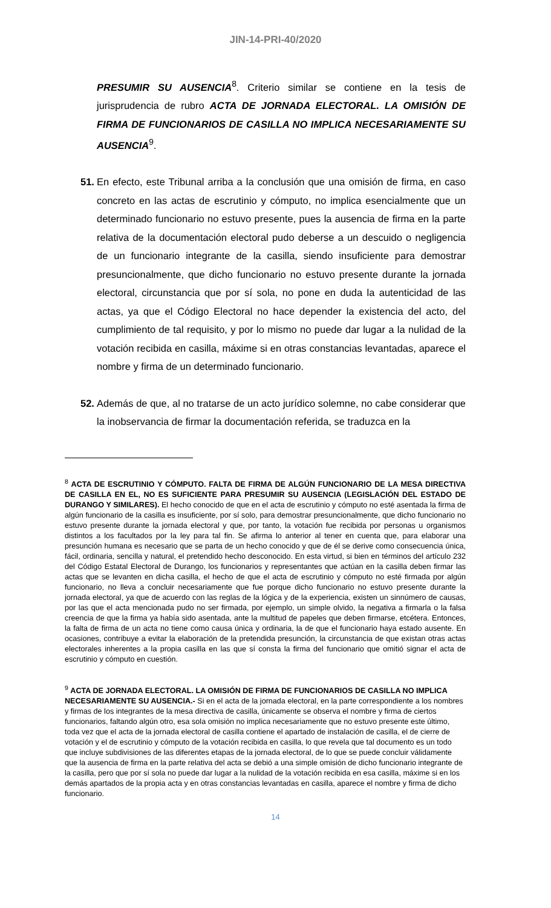JIN-14-PRI-40/2020
PRESUMIR SU AUSENCIA<sup>8</sup>. Criterio similar se contiene en la tesis de jurisprudencia de rubro ACTA DE JORNADA ELECTORAL. LA OMISIÓN DE FIRMA DE FUNCIONARIOS DE CASILLA NO IMPLICA NECESARIAMENTE SU AUSENCIA<sup>9</sup>.
51.
En efecto, este Tribunal arriba a la conclusión que una omisión de firma, en caso concreto en las actas de escrutinio y cómputo, no implica esencialmente que un determinado funcionario no estuvo presente, pues la ausencia de firma en la parte relativa de la documentación electoral pudo deberse a un descuido o negligencia de un funcionario integrante de la casilla, siendo insuficiente para demostrar presuncionalmente, que dicho funcionario no estuvo presente durante la jornada electoral, circunstancia que por sí sola, no pone en duda la autenticidad de las actas, ya que el Código Electoral no hace depender la existencia del acto, del cumplimiento de tal requisito, y por lo mismo no puede dar lugar a la nulidad de la votación recibida en casilla, máxime si en otras constancias levantadas, aparece el nombre y firma de un determinado funcionario.
52.
Además de que, al no tratarse de un acto jurídico solemne, no cabe considerar que la inobservancia de firmar la documentación referida, se traduzca en la
<sup>8</sup> ACTA DE ESCRUTINIO Y CÓMPUTO. FALTA DE FIRMA DE ALGÚN FUNCIONARIO DE LA MESA DIRECTIVA DE CASILLA EN EL, NO ES SUFICIENTE PARA PRESUMIR SU AUSENCIA (LEGISLACIÓN DEL ESTADO DE DURANGO Y SIMILARES). El hecho conocido de que en el acta de escrutinio y cómputo no esté asentada la firma de algún funcionario de la casilla es insuficiente, por sí solo, para demostrar presuncionalmente, que dicho funcionario no estuvo presente durante la jornada electoral y que, por tanto, la votación fue recibida por personas u organismos distintos a los facultados por la ley para tal fin. Se afirma lo anterior al tener en cuenta que, para elaborar una presunción humana es necesario que se parta de un hecho conocido y que de él se derive como consecuencia única, fácil, ordinaria, sencilla y natural, el pretendido hecho desconocido. En esta virtud, si bien en términos del artículo 232 del Código Estatal Electoral de Durango, los funcionarios y representantes que actúan en la casilla deben firmar las actas que se levanten en dicha casilla, el hecho de que el acta de escrutinio y cómputo no esté firmada por algún funcionario, no lleva a concluir necesariamente que fue porque dicho funcionario no estuvo presente durante la jornada electoral, ya que de acuerdo con las reglas de la lógica y de la experiencia, existen un sinnúmero de causas, por las que el acta mencionada pudo no ser firmada, por ejemplo, un simple olvido, la negativa a firmarla o la falsa creencia de que la firma ya había sido asentada, ante la multitud de papeles que deben firmarse, etcétera. Entonces, la falta de firma de un acta no tiene como causa única y ordinaria, la de que el funcionario haya estado ausente. En ocasiones, contribuye a evitar la elaboración de la pretendida presunción, la circunstancia de que existan otras actas electorales inherentes a la propia casilla en las que sí consta la firma del funcionario que omitió signar el acta de escrutinio y cómputo en cuestión.
<sup>9</sup> ACTA DE JORNADA ELECTORAL. LA OMISIÓN DE FIRMA DE FUNCIONARIOS DE CASILLA NO IMPLICA NECESARIAMENTE SU AUSENCIA.- Si en el acta de la jornada electoral, en la parte correspondiente a los nombres y firmas de los integrantes de la mesa directiva de casilla, únicamente se observa el nombre y firma de ciertos funcionarios, faltando algún otro, esa sola omisión no implica necesariamente que no estuvo presente este último, toda vez que el acta de la jornada electoral de casilla contiene el apartado de instalación de casilla, el de cierre de votación y el de escrutinio y cómputo de la votación recibida en casilla, lo que revela que tal documento es un todo que incluye subdivisiones de las diferentes etapas de la jornada electoral, de lo que se puede concluir válidamente que la ausencia de firma en la parte relativa del acta se debió a una simple omisión de dicho funcionario integrante de la casilla, pero que por sí sola no puede dar lugar a la nulidad de la votación recibida en esa casilla, máxime si en los demás apartados de la propia acta y en otras constancias levantadas en casilla, aparece el nombre y firma de dicho funcionario.
14